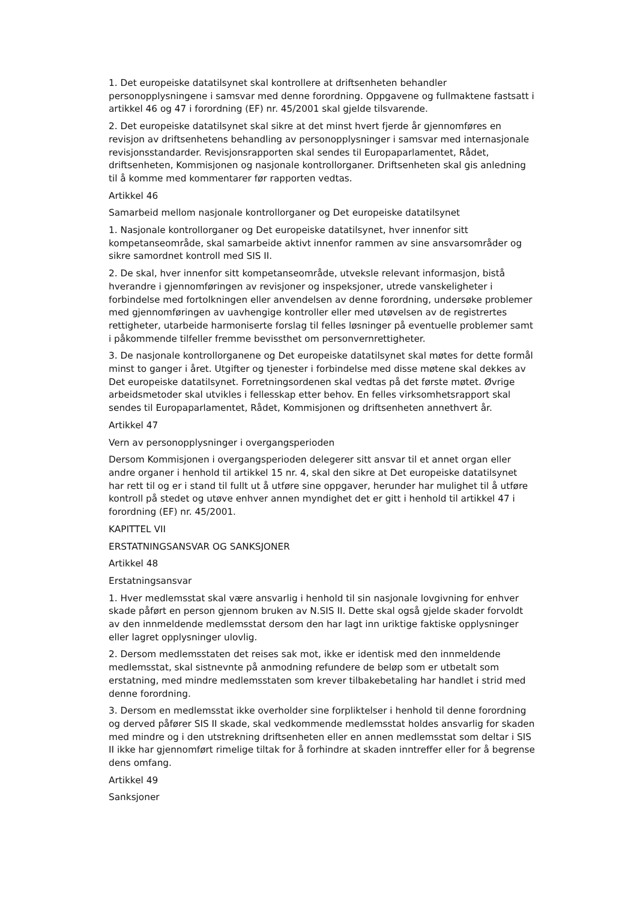1. Det europeiske datatilsynet skal kontrollere at driftsenheten behandler personopplysningene i samsvar med denne forordning. Oppgavene og fullmaktene fastsatt i artikkel 46 og 47 i forordning (EF) nr. 45/2001 skal gjelde tilsvarende.
2. Det europeiske datatilsynet skal sikre at det minst hvert fjerde år gjennomføres en revisjon av driftsenhetens behandling av personopplysninger i samsvar med internasjonale revisjonsstandarder. Revisjonsrapporten skal sendes til Europaparlamentet, Rådet, driftsenheten, Kommisjonen og nasjonale kontrollorganer. Driftsenheten skal gis anledning til å komme med kommentarer før rapporten vedtas.
Artikkel 46
Samarbeid mellom nasjonale kontrollorganer og Det europeiske datatilsynet
1. Nasjonale kontrollorganer og Det europeiske datatilsynet, hver innenfor sitt kompetanseområde, skal samarbeide aktivt innenfor rammen av sine ansvarsområder og sikre samordnet kontroll med SIS II.
2. De skal, hver innenfor sitt kompetanseområde, utveksle relevant informasjon, bistå hverandre i gjennomføringen av revisjoner og inspeksjoner, utrede vanskeligheter i forbindelse med fortolkningen eller anvendelsen av denne forordning, undersøke problemer med gjennomføringen av uavhengige kontroller eller med utøvelsen av de registrertes rettigheter, utarbeide harmoniserte forslag til felles løsninger på eventuelle problemer samt i påkommende tilfeller fremme bevissthet om personvernrettigheter.
3. De nasjonale kontrollorganene og Det europeiske datatilsynet skal møtes for dette formål minst to ganger i året. Utgifter og tjenester i forbindelse med disse møtene skal dekkes av Det europeiske datatilsynet. Forretningsordenen skal vedtas på det første møtet. Øvrige arbeidsmetoder skal utvikles i fellesskap etter behov. En felles virksomhetsrapport skal sendes til Europaparlamentet, Rådet, Kommisjonen og driftsenheten annethvert år.
Artikkel 47
Vern av personopplysninger i overgangsperioden
Dersom Kommisjonen i overgangsperioden delegerer sitt ansvar til et annet organ eller andre organer i henhold til artikkel 15 nr. 4, skal den sikre at Det europeiske datatilsynet har rett til og er i stand til fullt ut å utføre sine oppgaver, herunder har mulighet til å utføre kontroll på stedet og utøve enhver annen myndighet det er gitt i henhold til artikkel 47 i forordning (EF) nr. 45/2001.
KAPITTEL VII
ERSTATNINGSANSVAR OG SANKSJONER
Artikkel 48
Erstatningsansvar
1. Hver medlemsstat skal være ansvarlig i henhold til sin nasjonale lovgivning for enhver skade påført en person gjennom bruken av N.SIS II. Dette skal også gjelde skader forvoldt av den innmeldende medlemsstat dersom den har lagt inn uriktige faktiske opplysninger eller lagret opplysninger ulovlig.
2. Dersom medlemsstaten det reises sak mot, ikke er identisk med den innmeldende medlemsstat, skal sistnevnte på anmodning refundere de beløp som er utbetalt som erstatning, med mindre medlemsstaten som krever tilbakebetaling har handlet i strid med denne forordning.
3. Dersom en medlemsstat ikke overholder sine forpliktelser i henhold til denne forordning og derved påfører SIS II skade, skal vedkommende medlemsstat holdes ansvarlig for skaden med mindre og i den utstrekning driftsenheten eller en annen medlemsstat som deltar i SIS II ikke har gjennomført rimelige tiltak for å forhindre at skaden inntreffer eller for å begrense dens omfang.
Artikkel 49
Sanksjoner